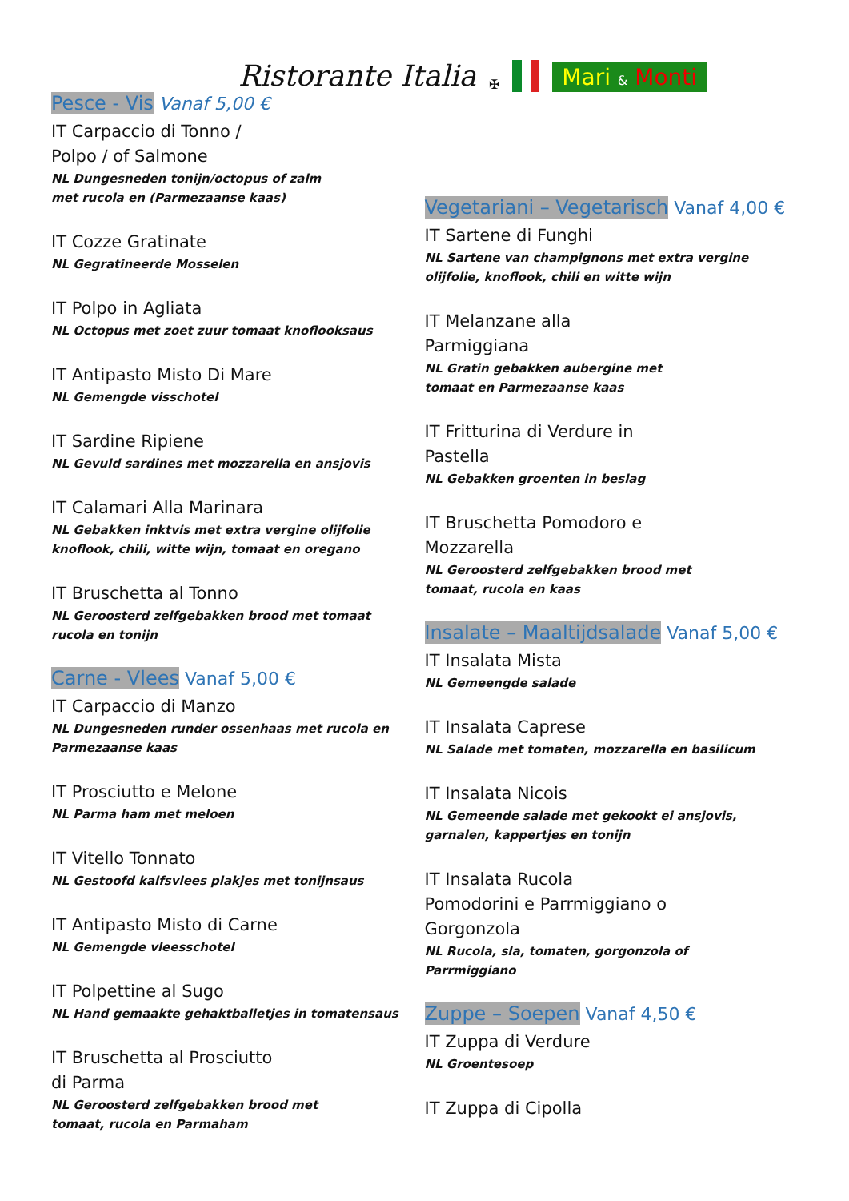Ristorante Italia ✠ Mari & Monti
Pesce - Vis Vanaf 5,00 €
IT Carpaccio di Tonno /
Polpo / of Salmone
NL Dungesneden tonijn/octopus of zalm
met rucola en (Parmezaanse kaas)
IT Cozze Gratinate
NL Gegratineerde Mosselen
IT Polpo in Agliata
NL Octopus met zoet zuur tomaat knoflooksaus
IT Antipasto Misto Di Mare
NL Gemengde visschotel
IT Sardine Ripiene
NL Gevuld sardines met mozzarella en ansjovis
IT Calamari Alla Marinara
NL Gebakken inktvis met extra vergine olijfolie
knoflook, chili, witte wijn, tomaat en oregano
IT Bruschetta al Tonno
NL Geroosterd zelfgebakken brood met tomaat
rucola en tonijn
Carne - Vlees Vanaf 5,00 €
IT Carpaccio di Manzo
NL Dungesneden runder ossenhaas met rucola en
Parmezaanse kaas
IT Prosciutto e Melone
NL Parma ham met meloen
IT Vitello Tonnato
NL Gestoofd kalfsvlees plakjes met tonijnsaus
IT Antipasto Misto di Carne
NL Gemengde vleesschotel
IT Polpettine al Sugo
NL Hand gemaakte gehaktballetjes in tomatensaus
IT Bruschetta al Prosciutto
di Parma
NL Geroosterd zelfgebakken brood met
tomaat, rucola en Parmaham
Vegetariani – Vegetarisch Vanaf 4,00 €
IT Sartene di Funghi
NL Sartene van champignons met extra vergine
olijfolie, knoflook, chili en witte wijn
IT Melanzane alla
Parmiggiana
NL Gratin gebakken aubergine met
tomaat en Parmezaanse kaas
IT Fritturina di Verdure in
Pastella
NL Gebakken groenten in beslag
IT Bruschetta Pomodoro e
Mozzarella
NL Geroosterd zelfgebakken brood met
tomaat, rucola en kaas
Insalate – Maaltijdsalade Vanaf 5,00 €
IT Insalata Mista
NL Gemeengde salade
IT Insalata Caprese
NL Salade met tomaten, mozzarella en basilicum
IT Insalata Nicois
NL Gemeende salade met gekookt ei ansjovis,
garnalen, kappertjes en tonijn
IT Insalata Rucola
Pomodorini e Parrmiggiano o
Gorgonzola
NL Rucola, sla, tomaten, gorgonzola of
Parrmiggiano
Zuppe – Soepen Vanaf 4,50 €
IT Zuppa di Verdure
NL Groentesoep
IT Zuppa di Cipolla